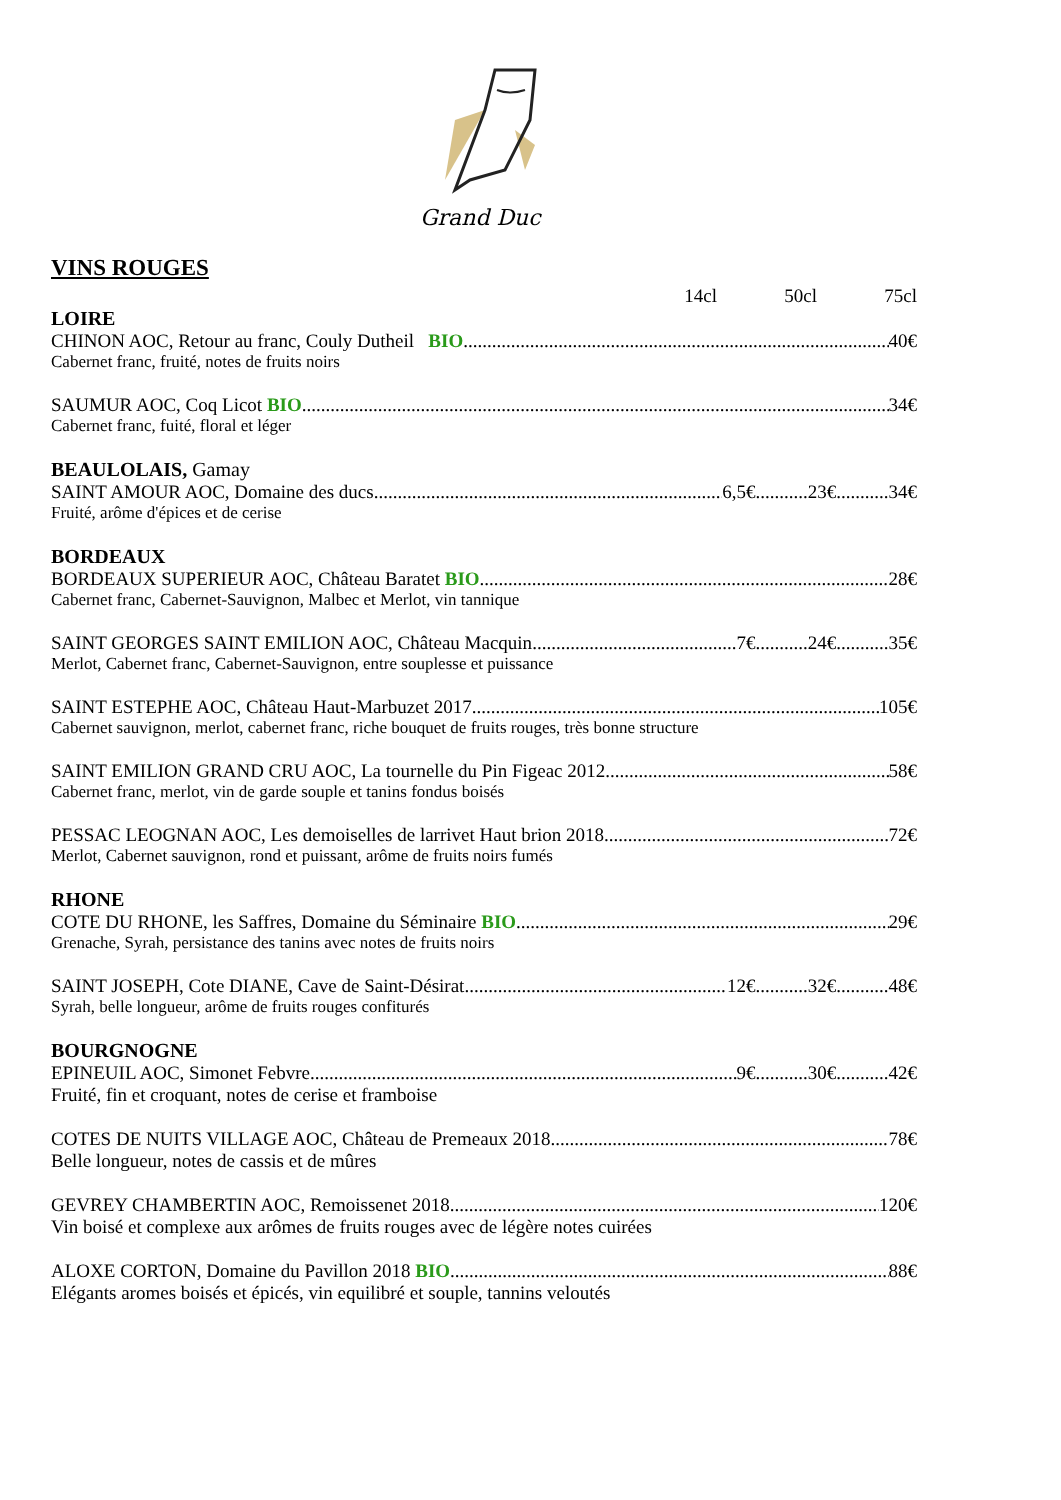Grand Duc
VINS ROUGES
14cl 50cl 75cl
LOIRE
CHINON AOC, Retour au franc, Couly Dutheil BIO 40€
Cabernet franc, fruité, notes de fruits noirs
SAUMUR AOC, Coq Licot BIO 34€
Cabernet franc, fuité, floral et léger
BEAULOLAIS, Gamay
SAINT AMOUR AOC, Domaine des ducs 6,5€...........23€...........34€
Fruité, arôme d'épices et de cerise
BORDEAUX
BORDEAUX SUPERIEUR AOC, Château Baratet BIO 28€
Cabernet franc, Cabernet-Sauvignon, Malbec et Merlot, vin tannique
SAINT GEORGES SAINT EMILION AOC, Château Macquin 7€...........24€...........35€
Merlot, Cabernet franc, Cabernet-Sauvignon, entre souplesse et puissance
SAINT ESTEPHE AOC, Château Haut-Marbuzet 2017 105€
Cabernet sauvignon, merlot, cabernet franc, riche bouquet de fruits rouges, très bonne structure
SAINT EMILION GRAND CRU AOC, La tournelle du Pin Figeac 2012 58€
Cabernet franc, merlot, vin de garde souple et tanins fondus boisés
PESSAC LEOGNAN AOC, Les demoiselles de larrivet Haut brion 2018 72€
Merlot, Cabernet sauvignon, rond et puissant, arôme de fruits noirs fumés
RHONE
COTE DU RHONE, les Saffres, Domaine du Séminaire BIO 29€
Grenache, Syrah, persistance des tanins avec notes de fruits noirs
SAINT JOSEPH, Cote DIANE, Cave de Saint-Désirat 12€...........32€...........48€
Syrah, belle longueur, arôme de fruits rouges confiturés
BOURGNOGNE
EPINEUIL AOC, Simonet Febvre 9€...........30€...........42€
Fruité, fin et croquant, notes de cerise et framboise
COTES DE NUITS VILLAGE AOC, Château de Premeaux 2018 78€
Belle longueur, notes de cassis et de mûres
GEVREY CHAMBERTIN AOC, Remoissenet 2018 120€
Vin boisé et complexe aux arômes de fruits rouges avec de légère notes cuirées
ALOXE CORTON, Domaine du Pavillon 2018 BIO 88€
Elégants aromes boisés et épicés, vin equilibré et souple, tannins veloutés